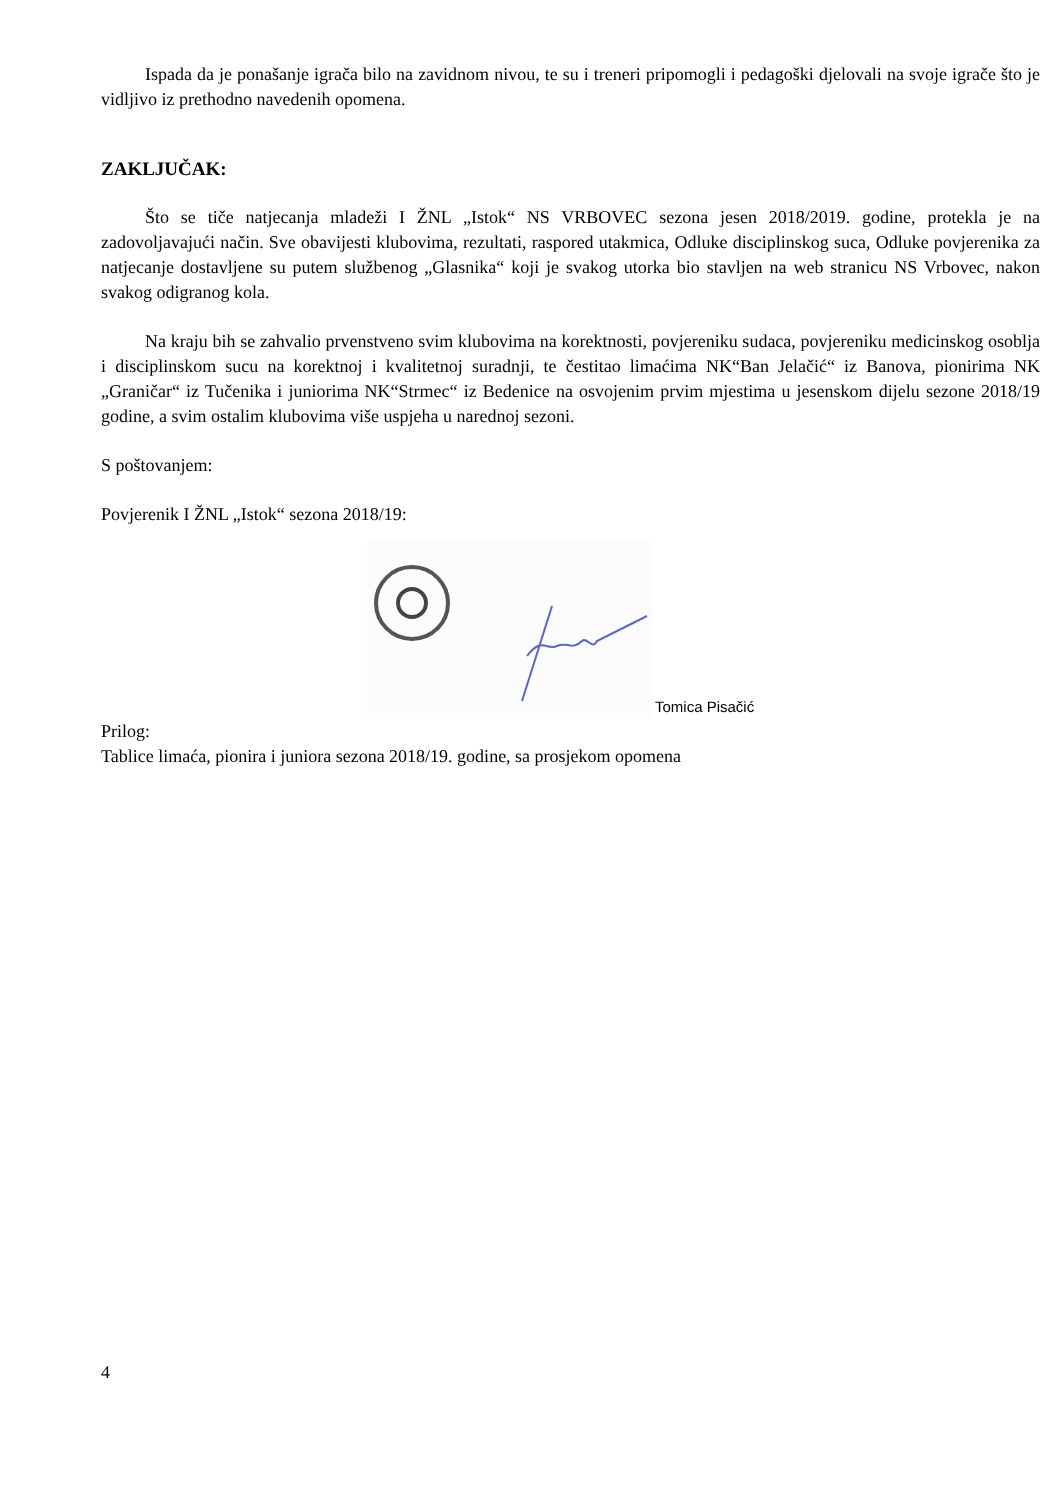Ispada da je ponašanje igrača bilo na zavidnom nivou, te su i treneri pripomogli i pedagoški djelovali na svoje igrače što je vidljivo iz prethodno navedenih opomena.
ZAKLJUČAK:
Što se tiče natjecanja mladeži I ŽNL „Istok“ NS VRBOVEC sezona jesen 2018/2019. godine, protekla je na zadovoljavajući način. Sve obavijesti klubovima, rezultati, raspored utakmica, Odluke disciplinskog suca, Odluke povjerenika za natjecanje dostavljene su putem službenog „Glasnika“ koji je svakog utorka bio stavljen na web stranicu NS Vrbovec, nakon svakog odigranog kola.
Na kraju bih se zahvalio prvenstveno svim klubovima na korektnosti, povjereniku sudaca, povjereniku medicinskog osoblja i disciplinskom sucu na korektnoj i kvalitetnoj suradnji, te čestitao limaćima NK“Ban Jelačić“ iz Banova, pionirima NK „Graničar“ iz Tučenika i juniorima NK“Strmec“ iz Bedenice na osvojenim prvim mjestima u jesenskom dijelu sezone 2018/19 godine, a svim ostalim klubovima više uspjeha u narednoj sezoni.
S poštovanjem:
Povjerenik I ŽNL „Istok“ sezona 2018/19:
Tomica Pisačić
Prilog:
Tablice limaća, pionira i juniora sezona 2018/19. godine, sa prosjekom opomena
4